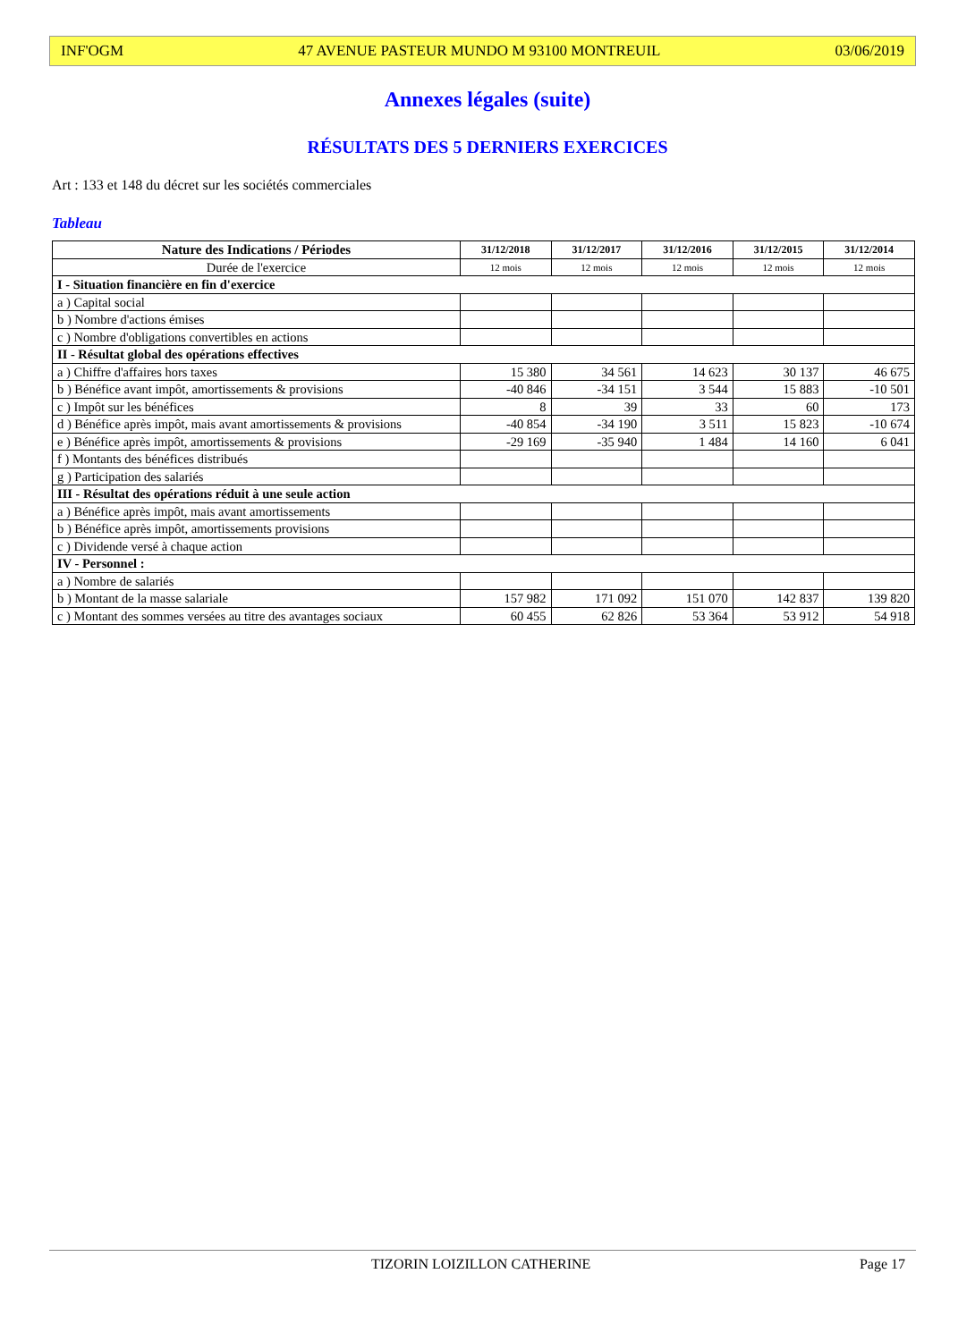INF'OGM 47 AVENUE PASTEUR MUNDO M 93100 MONTREUIL 03/06/2019
Annexes légales (suite)
RÉSULTATS DES 5 DERNIERS EXERCICES
Art : 133 et 148 du décret sur les sociétés commerciales
Tableau
| Nature des Indications / Périodes | 31/12/2018 | 31/12/2017 | 31/12/2016 | 31/12/2015 | 31/12/2014 |
| --- | --- | --- | --- | --- | --- |
| Durée de l'exercice | 12 mois | 12 mois | 12 mois | 12 mois | 12 mois |
| I - Situation financière en fin d'exercice | | | | | |
| a ) Capital social | | | | | |
| b ) Nombre d'actions émises | | | | | |
| c ) Nombre d'obligations convertibles en actions | | | | | |
| II - Résultat global des opérations effectives | | | | | |
| a ) Chiffre d'affaires hors taxes | 15 380 | 34 561 | 14 623 | 30 137 | 46 675 |
| b ) Bénéfice avant impôt, amortissements & provisions | -40 846 | -34 151 | 3 544 | 15 883 | -10 501 |
| c ) Impôt sur les bénéfices | 8 | 39 | 33 | 60 | 173 |
| d ) Bénéfice après impôt, mais avant amortissements & provisions | -40 854 | -34 190 | 3 511 | 15 823 | -10 674 |
| e ) Bénéfice après impôt, amortissements & provisions | -29 169 | -35 940 | 1 484 | 14 160 | 6 041 |
| f ) Montants des bénéfices distribués | | | | | |
| g ) Participation des salariés | | | | | |
| III - Résultat des opérations réduit à une seule action | | | | | |
| a ) Bénéfice après impôt, mais avant amortissements | | | | | |
| b ) Bénéfice après impôt, amortissements provisions | | | | | |
| c ) Dividende versé à chaque action | | | | | |
| IV - Personnel : | | | | | |
| a ) Nombre de salariés | | | | | |
| b ) Montant de la masse salariale | 157 982 | 171 092 | 151 070 | 142 837 | 139 820 |
| c ) Montant des sommes versées au titre des avantages sociaux | 60 455 | 62 826 | 53 364 | 53 912 | 54 918 |
TIZORIN LOIZILLON CATHERINE Page 17